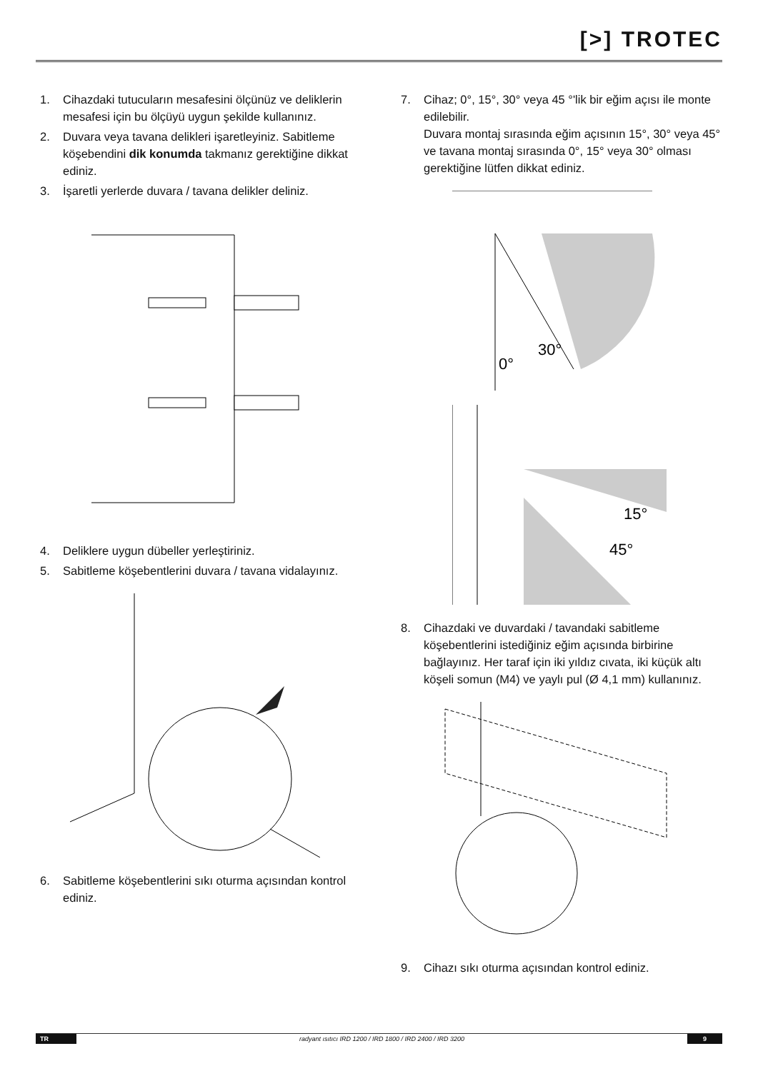[>] TROTEC
1. Cihazdaki tutucuların mesafesini ölçünüz ve deliklerin mesafesi için bu ölçüyü uygun şekilde kullanınız.
2. Duvara veya tavana delikleri işaretleyiniz. Sabitleme köşebendini dik konumda takmanız gerektiğine dikkat ediniz.
3. İşaretli yerlerde duvara / tavana delikler deliniz.
4. Deliklere uygun dübeller yerleştiriniz.
5. Sabitleme köşebentlerini duvara / tavana vidalayınız.
6. Sabitleme köşebentlerini sıkı oturma açısından kontrol ediniz.
7. Cihaz; 0°, 15°, 30° veya 45 °'lik bir eğim açısı ile monte edilebilir.
Duvara montaj sırasında eğim açısının 15°, 30° veya 45° ve tavana montaj sırasında 0°, 15° veya 30° olması gerektiğine lütfen dikkat ediniz.
0°
30°
15°
45°
8. Cihazdaki ve duvardaki / tavandaki sabitleme köşebentlerini istediğiniz eğim açısında birbirine bağlayınız. Her taraf için iki yıldız cıvata, iki küçük altı köşeli somun (M4) ve yaylı pul (Ø 4,1 mm) kullanınız.
9. Cihazı sıkı oturma açısından kontrol ediniz.
TR radyant ısıtıcı IRD 1200 / IRD 1800 / IRD 2400 / IRD 3200 9